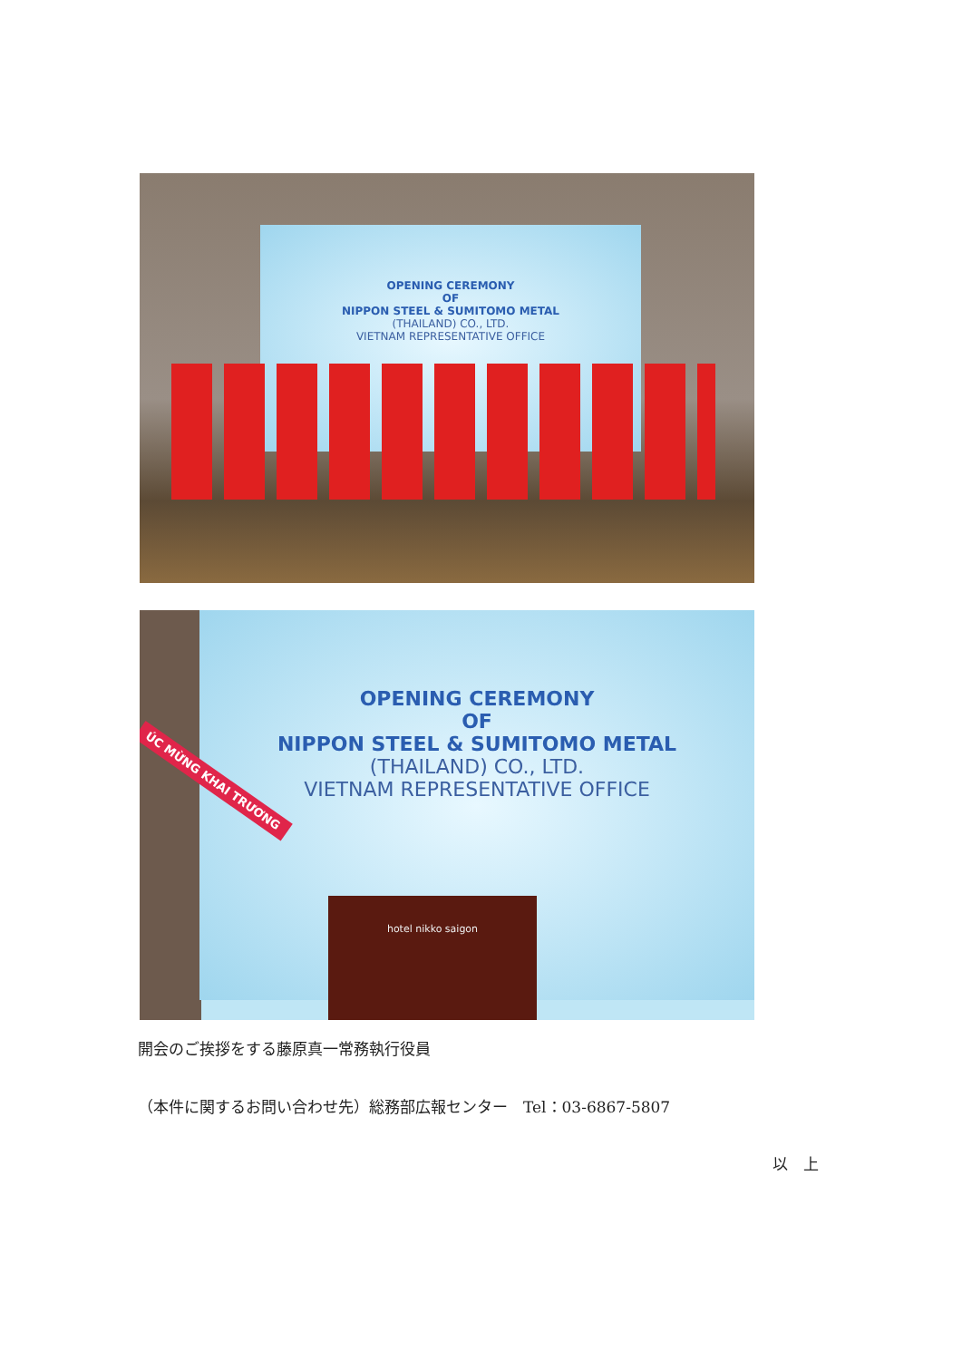OPENING CEREMONY
OF
NIPPON STEEL & SUMITOMO METAL
(THAILAND) CO., LTD.
VIETNAM REPRESENTATIVE OFFICE
OPENING CEREMONY
OF
NIPPON STEEL & SUMITOMO METAL
(THAILAND) CO., LTD.
VIETNAM REPRESENTATIVE OFFICE
ÚC MỪNG KHAI TRƯƠNG
hotel nikko saigon
開会のご挨拶をする藤原真一常務執行役員
（本件に関するお問い合わせ先）総務部広報センター　Tel：03-6867-5807
以　上